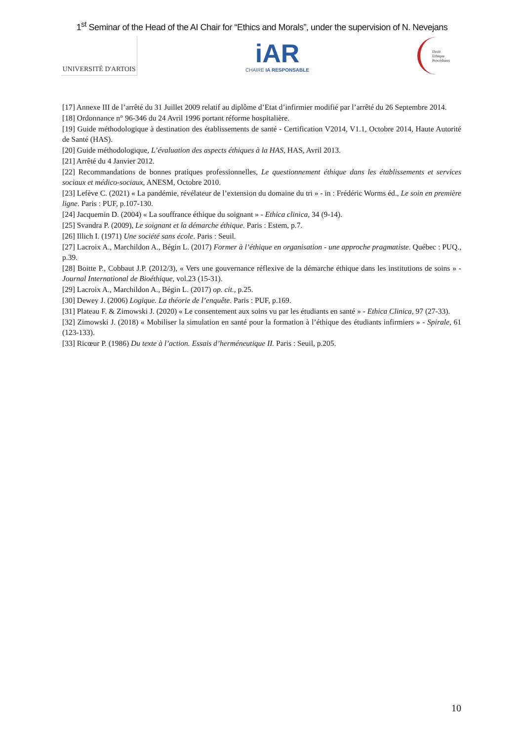1<sup>st</sup> Seminar of the Head of the AI Chair for “Ethics and Morals”, under the supervision of N. Nevejans
UNIVERSITÉ D'ARTOIS
iAR
CHAIRE IA RESPONSABLE
Droit
Ethique
Procédures
[17] Annexe III de l’arrêté du 31 Juillet 2009 relatif au diplôme d’Etat d’infirmier modifié par l’arrêté du 26 Septembre 2014.
[18] Ordonnance n° 96-346 du 24 Avril 1996 portant réforme hospitalière.
[19] Guide méthodologique à destination des établissements de santé - Certification V2014, V1.1, Octobre 2014, Haute Autorité de Santé (HAS).
[20] Guide méthodologique, L’évaluation des aspects éthiques à la HAS, HAS, Avril 2013.
[21] Arrêté du 4 Janvier 2012.
[22] Recommandations de bonnes pratiques professionnelles, Le questionnement éthique dans les établissements et services sociaux et médico-sociaux, ANESM, Octobre 2010.
[23] Lefève C. (2021) « La pandémie, révélateur de l’extension du domaine du tri » - in : Frédéric Worms éd., Le soin en première ligne. Paris : PUF, p.107-130.
[24] Jacquemin D. (2004) « La souffrance éthique du soignant » - Ethica clinica, 34 (9-14).
[25] Svandra P. (2009), Le soignant et la démarche éthique. Paris : Estem, p.7.
[26] Illich I. (1971) Une société sans école. Paris : Seuil.
[27] Lacroix A., Marchildon A., Bégin L. (2017) Former à l’éthique en organisation - une approche pragmatiste. Québec : PUQ., p.39.
[28] Boitte P., Cobbaut J.P. (2012/3), « Vers une gouvernance réflexive de la démarche éthique dans les institutions de soins » - Journal International de Bioéthique, vol.23 (15-31).
[29] Lacroix A., Marchildon A., Bégin L. (2017) op. cit., p.25.
[30] Dewey J. (2006) Logique. La théorie de l’enquête. Paris : PUF, p.169.
[31] Plateau F. & Zimowski J. (2020) « Le consentement aux soins vu par les étudiants en santé » - Ethica Clinica, 97 (27-33).
[32] Zimowski J. (2018) « Mobiliser la simulation en santé pour la formation à l’éthique des étudiants infirmiers » - Spirale, 61 (123-133).
[33] Ricœur P. (1986) Du texte à l’action. Essais d’herméneutique II. Paris : Seuil, p.205.
10